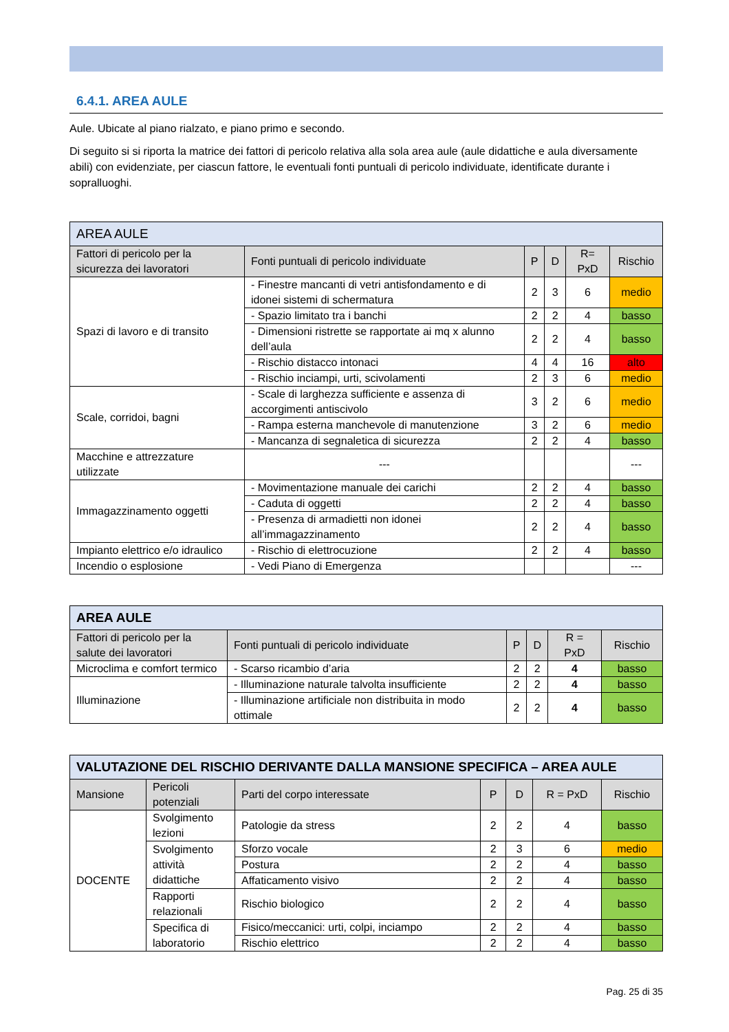6.4.1. AREA AULE
Aule. Ubicate al piano rialzato, e piano primo e secondo.
Di seguito si si riporta la matrice dei fattori di pericolo relativa alla sola area aule (aule didattiche e aula diversamente abili) con evidenziate, per ciascun fattore, le eventuali fonti puntuali di pericolo individuate, identificate durante i sopralluoghi.
| AREA AULE | | | | | |
| Fattori di pericolo per la sicurezza dei lavoratori | Fonti puntuali di pericolo individuate | P | D | R= PxD | Rischio |
| Spazi di lavoro e di transito | - Finestre mancanti di vetri antisfondamento e di idonei sistemi di schermatura | 2 | 3 | 6 | medio |
| | - Spazio limitato tra i banchi | 2 | 2 | 4 | basso |
| | - Dimensioni ristrette se rapportate ai mq x alunno dell’aula | 2 | 2 | 4 | basso |
| | - Rischio distacco intonaci | 4 | 4 | 16 | alto |
| | - Rischio inciampi, urti, scivolamenti | 2 | 3 | 6 | medio |
| Scale, corridoi, bagni | - Scale di larghezza sufficiente e assenza di accorgimenti antiscivolo | 3 | 2 | 6 | medio |
| | - Rampa esterna manchevole di manutenzione | 3 | 2 | 6 | medio |
| | - Mancanza di segnaletica di sicurezza | 2 | 2 | 4 | basso |
| Macchine e attrezzature utilizzate | --- | | | | --- |
| Immagazzinamento oggetti | - Movimentazione manuale dei carichi | 2 | 2 | 4 | basso |
| | - Caduta di oggetti | 2 | 2 | 4 | basso |
| | - Presenza di armadietti non idonei all’immagazzinamento | 2 | 2 | 4 | basso |
| Impianto elettrico e/o idraulico | - Rischio di elettrocuzione | 2 | 2 | 4 | basso |
| Incendio o esplosione | - Vedi Piano di Emergenza | | | | --- |
| AREA AULE | | | | | |
| Fattori di pericolo per la salute dei lavoratori | Fonti puntuali di pericolo individuate | P | D | R = PxD | Rischio |
| Microclima e comfort termico | - Scarso ricambio d’aria | 2 | 2 | 4 | basso |
| Illuminazione | - Illuminazione naturale talvolta insufficiente | 2 | 2 | 4 | basso |
| | - Illuminazione artificiale non distribuita in modo ottimale | 2 | 2 | 4 | basso |
| VALUTAZIONE DEL RISCHIO DERIVANTE DALLA MANSIONE SPECIFICA – AREA AULE | | | | | | |
| Mansione | Pericoli potenziali | Parti del corpo interessate | P | D | R = PxD | Rischio |
| DOCENTE | Svolgimento lezioni | Patologie da stress | 2 | 2 | 4 | basso |
| | Svolgimento attività didattiche | Sforzo vocale | 2 | 3 | 6 | medio |
| | | Postura | 2 | 2 | 4 | basso |
| | | Affaticamento visivo | 2 | 2 | 4 | basso |
| | Rapporti relazionali | Rischio biologico | 2 | 2 | 4 | basso |
| | Specifica di laboratorio | Fisico/meccanici: urti, colpi, inciampo | 2 | 2 | 4 | basso |
| | | Rischio elettrico | 2 | 2 | 4 | basso |
Pag. 25 di 35